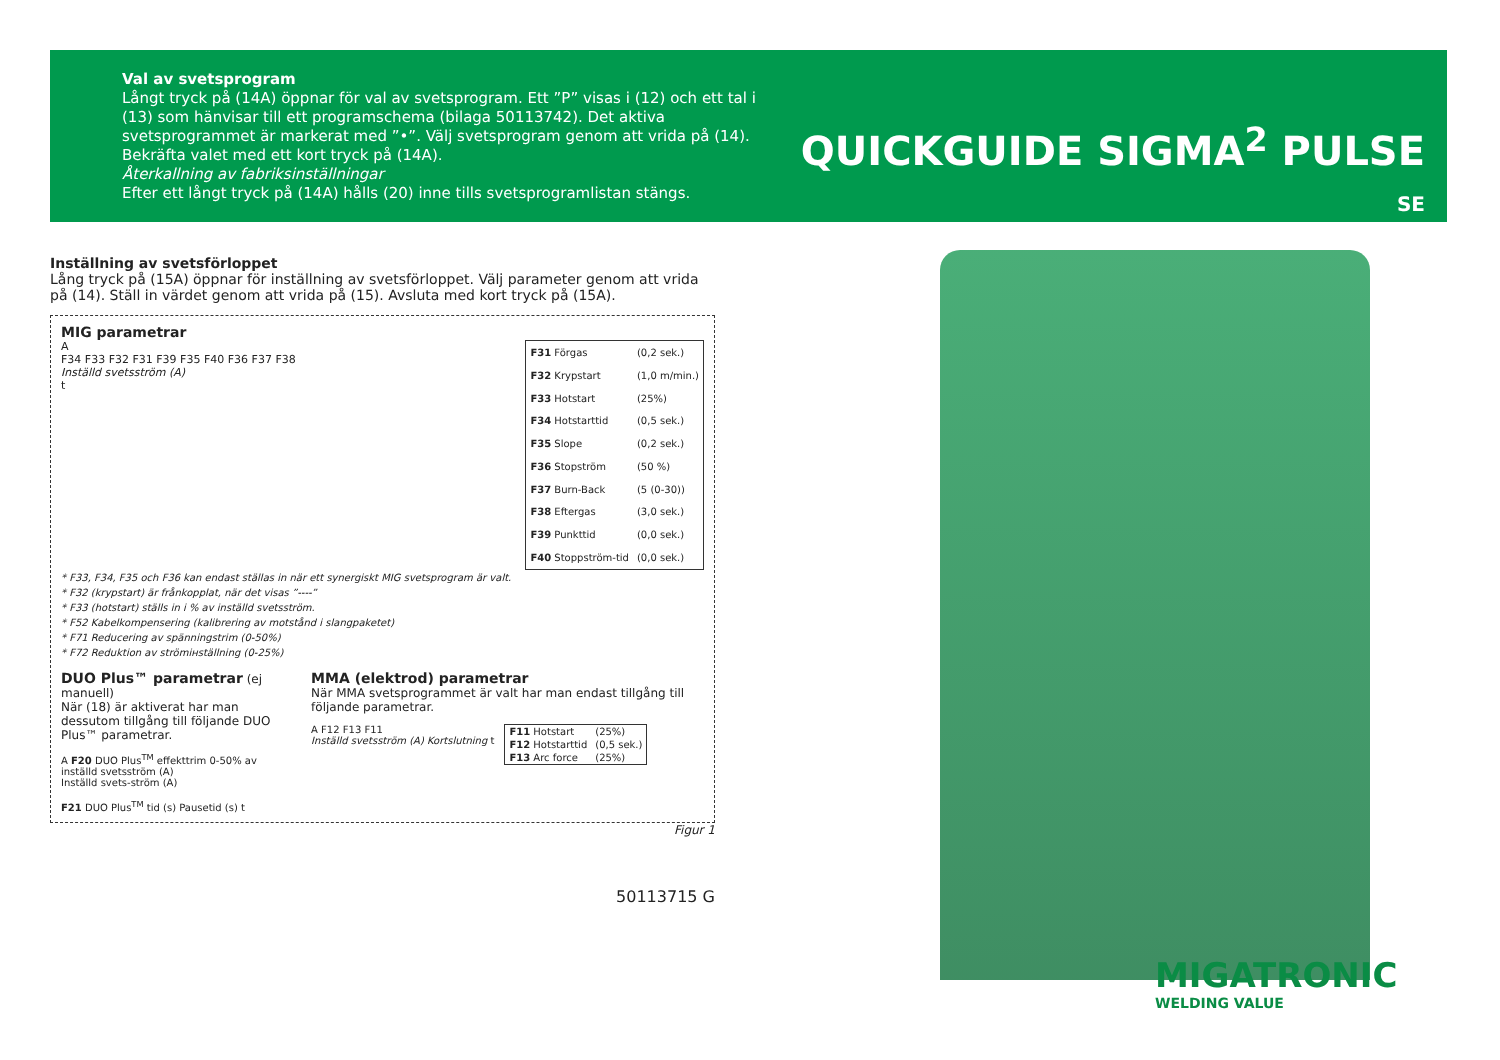Val av svetsprogram
Långt tryck på (14A) öppnar för val av svetsprogram. Ett ”P” visas i (12) och ett tal i (13) som hänvisar till ett programschema (bilaga 50113742). Det aktiva svetsprogrammet är markerat med ”•”. Välj svetsprogram genom att vrida på (14). Bekräfta valet med ett kort tryck på (14A).
Återkallning av fabriksinställningar
Efter ett långt tryck på (14A) hålls (20) inne tills svetsprogramlistan stängs.
QUICKGUIDE SIGMA<sup>2</sup> PULSE
SE
Inställning av svetsförloppet
Lång tryck på (15A) öppnar för inställning av svetsförloppet. Välj parameter genom att vrida på (14). Ställ in värdet genom att vrida på (15). Avsluta med kort tryck på (15A).
MIG parametrar
A
F34 F33 F32 F31 F39 F35 F40 F36 F37 F38
Inställd svetsström (A)
t
| F31 Förgas | (0,2 sek.) |
| F32 Krypstart | (1,0 m/min.) |
| F33 Hotstart | (25%) |
| F34 Hotstarttid | (0,5 sek.) |
| F35 Slope | (0,2 sek.) |
| F36 Stopström | (50 %) |
| F37 Burn-Back | (5 (0-30)) |
| F38 Eftergas | (3,0 sek.) |
| F39 Punkttid | (0,0 sek.) |
| F40 Stoppström-tid | (0,0 sek.) |
* F33, F34, F35 och F36 kan endast ställas in när ett synergiskt MIG svetsprogram är valt.
* F32 (krypstart) är frånkopplat, när det visas ”----”
* F33 (hotstart) ställs in i % av inställd svetsström.
* F52 Kabelkompensering (kalibrering av motstånd i slangpaketet)
* F71 Reducering av spänningstrim (0-50%)
* F72 Reduktion av strömінställning (0-25%)
DUO Plus™ parametrar (ej manuell)
När (18) är aktiverat har man dessutom tillgång till följande DUO Plus™ parametrar.
A F20 DUO Plus<sup>TM</sup> effekttrim 0-50% av inställd svetsström (A)
Inställd svets-ström (A)
F21 DUO Plus<sup>TM</sup> tid (s) Pausetid (s) t
MMA (elektrod) parametrar
När MMA svetsprogrammet är valt har man endast tillgång till följande parametrar.
A F12 F13 F11
Inställd svetsström (A) Kortslutning t
| F11 Hotstart | (25%) |
| F12 Hotstarttid | (0,5 sek.) |
| F13 Arc force | (25%) |
Figur 1
50113715 G
MIGATRONIC
WELDING VALUE